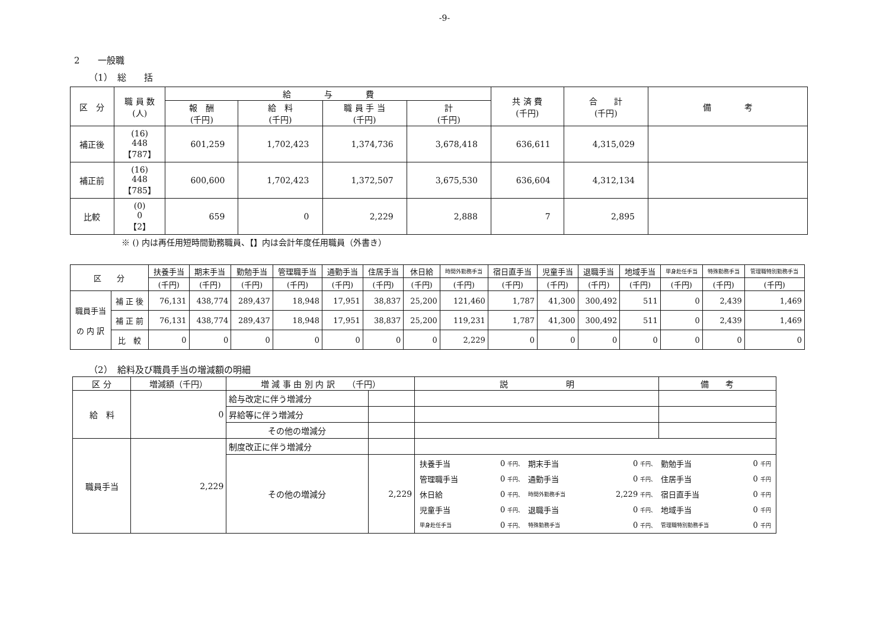-9-
2　　一般職
（1）　総　　括
| 区 分 | 職 員 数 (人) | 給 与 費 | | | | 共 済 費 (千円) | 合 計 (千円) | 備 考 |
| --- | --- | --- | --- | --- | --- | --- | --- | --- |
| | | 報 酬 (千円) | 給 料 (千円) | 職 員 手 当 (千円) | 計 (千円) | | | |
| 補正後 | (16) 448 【787】 | 601,259 | 1,702,423 | 1,374,736 | 3,678,418 | 636,611 | 4,315,029 | |
| 補正前 | (16) 448 【785】 | 600,600 | 1,702,423 | 1,372,507 | 3,675,530 | 636,604 | 4,312,134 | |
| 比較 | (0) 0 【2】 | 659 | 0 | 2,229 | 2,888 | 7 | 2,895 | |
※ () 内は再任用短時間勤務職員、【】内は会計年度任用職員（外書き）
| 区 分 | | 扶養手当 | 期末手当 | 勤勉手当 | 管理職手当 | 通勤手当 | 住居手当 | 休日給 | 時間外勤務手当 | 宿日直手当 | 児童手当 | 退職手当 | 地域手当 | 単身赴任手当 | 特殊勤務手当 | 管理職特別勤務手当 |
| --- | --- | --- | --- | --- | --- | --- | --- | --- | --- | --- | --- | --- | --- | --- | --- | --- |
| | | (千円) | (千円) | (千円) | (千円) | (千円) | (千円) | (千円) | (千円) | (千円) | (千円) | (千円) | (千円) | (千円) | (千円) | (千円) |
| 職員手当 の 内 訳 | 補 正 後 | 76,131 | 438,774 | 289,437 | 18,948 | 17,951 | 38,837 | 25,200 | 121,460 | 1,787 | 41,300 | 300,492 | 511 | 0 | 2,439 | 1,469 |
| | 補 正 前 | 76,131 | 438,774 | 289,437 | 18,948 | 17,951 | 38,837 | 25,200 | 119,231 | 1,787 | 41,300 | 300,492 | 511 | 0 | 2,439 | 1,469 |
| | 比 較 | 0 | 0 | 0 | 0 | 0 | 0 | 0 | 2,229 | 0 | 0 | 0 | 0 | 0 | 0 | 0 |
（2）　給料及び職員手当の増減額の明細
| 区 分 | 増減額（千円） | 増 減 事 由 別 内 訳 （千円） | | 説 明 | 備 考 |
| --- | --- | --- | --- | --- | --- |
| 給 料 | 0 | 給与改定に伴う増減分 | | | |
| | | 昇給等に伴う増減分 | | | |
| | | その他の増減分 | | | |
| 職員手当 | 2,229 | 制度改正に伴う増減分 | | | |
| | | その他の増減分 | 2,229 | / 扶養手当 / 0 千円、 / 期末手当 / 0 千円、 / 勤勉手当 / 0 千円 / / 管理職手当 / 0 千円、 / 通勤手当 / 0 千円、 / 住居手当 / 0 千円 / / 休日給 / 0 千円、 / 時間外勤務手当 / 2,229 千円、 / 宿日直手当 / 0 千円 / / 児童手当 / 0 千円、 / 退職手当 / 0 千円、 / 地域手当 / 0 千円 / / 単身赴任手当 / 0 千円、 / 特殊勤務手当 / 0 千円、 / 管理職特別勤務手当 / 0 千円 / | |